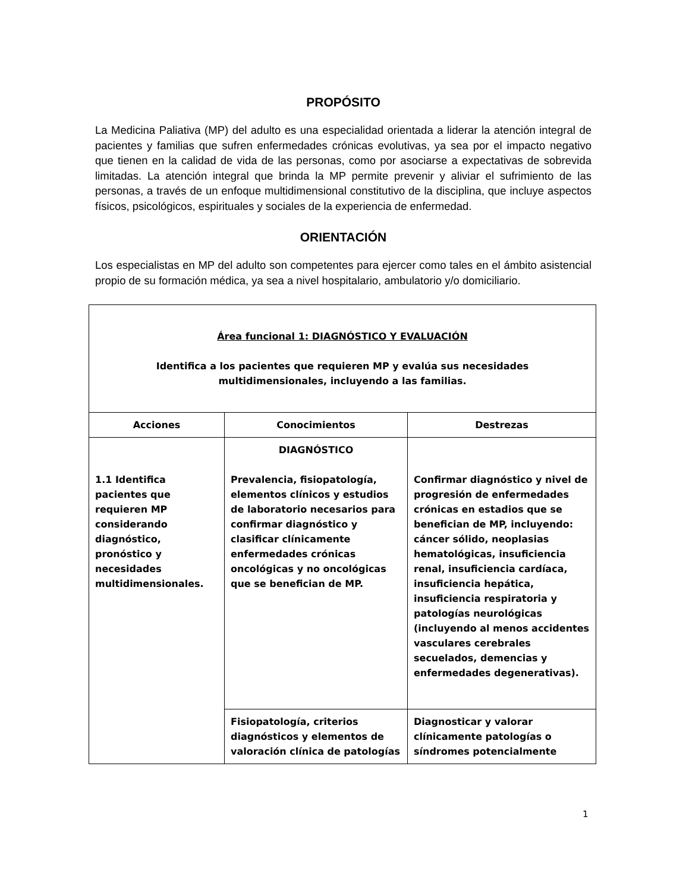PROPÓSITO
La Medicina Paliativa (MP) del adulto es una especialidad orientada a liderar la atención integral de pacientes y familias que sufren enfermedades crónicas evolutivas, ya sea por el impacto negativo que tienen en la calidad de vida de las personas, como por asociarse a expectativas de sobrevida limitadas. La atención integral que brinda la MP permite prevenir y aliviar el sufrimiento de las personas, a través de un enfoque multidimensional constitutivo de la disciplina, que incluye aspectos físicos, psicológicos, espirituales y sociales de la experiencia de enfermedad.
ORIENTACIÓN
Los especialistas en MP del adulto son competentes para ejercer como tales en el ámbito asistencial propio de su formación médica, ya sea a nivel hospitalario, ambulatorio y/o domiciliario.
| Área funcional 1: DIAGNÓSTICO Y EVALUACIÓN Identifica a los pacientes que requieren MP y evalúa sus necesidades multidimensionales, incluyendo a las familias. | | |
| Acciones | Conocimientos | Destrezas |
| 1.1 Identifica pacientes que requieren MP considerando diagnóstico, pronóstico y necesidades multidimensionales. | DIAGNÓSTICO Prevalencia, fisiopatología, elementos clínicos y estudios de laboratorio necesarios para confirmar diagnóstico y clasificar clínicamente enfermedades crónicas oncológicas y no oncológicas que se benefician de MP. | Confirmar diagnóstico y nivel de progresión de enfermedades crónicas en estadios que se benefician de MP, incluyendo: cáncer sólido, neoplasias hematológicas, insuficiencia renal, insuficiencia cardíaca, insuficiencia hepática, insuficiencia respiratoria y patologías neurológicas (incluyendo al menos accidentes vasculares cerebrales secuelados, demencias y enfermedades degenerativas). |
| | Fisiopatología, criterios diagnósticos y elementos de valoración clínica de patologías | Diagnosticar y valorar clínicamente patologías o síndromes potencialmente |
1